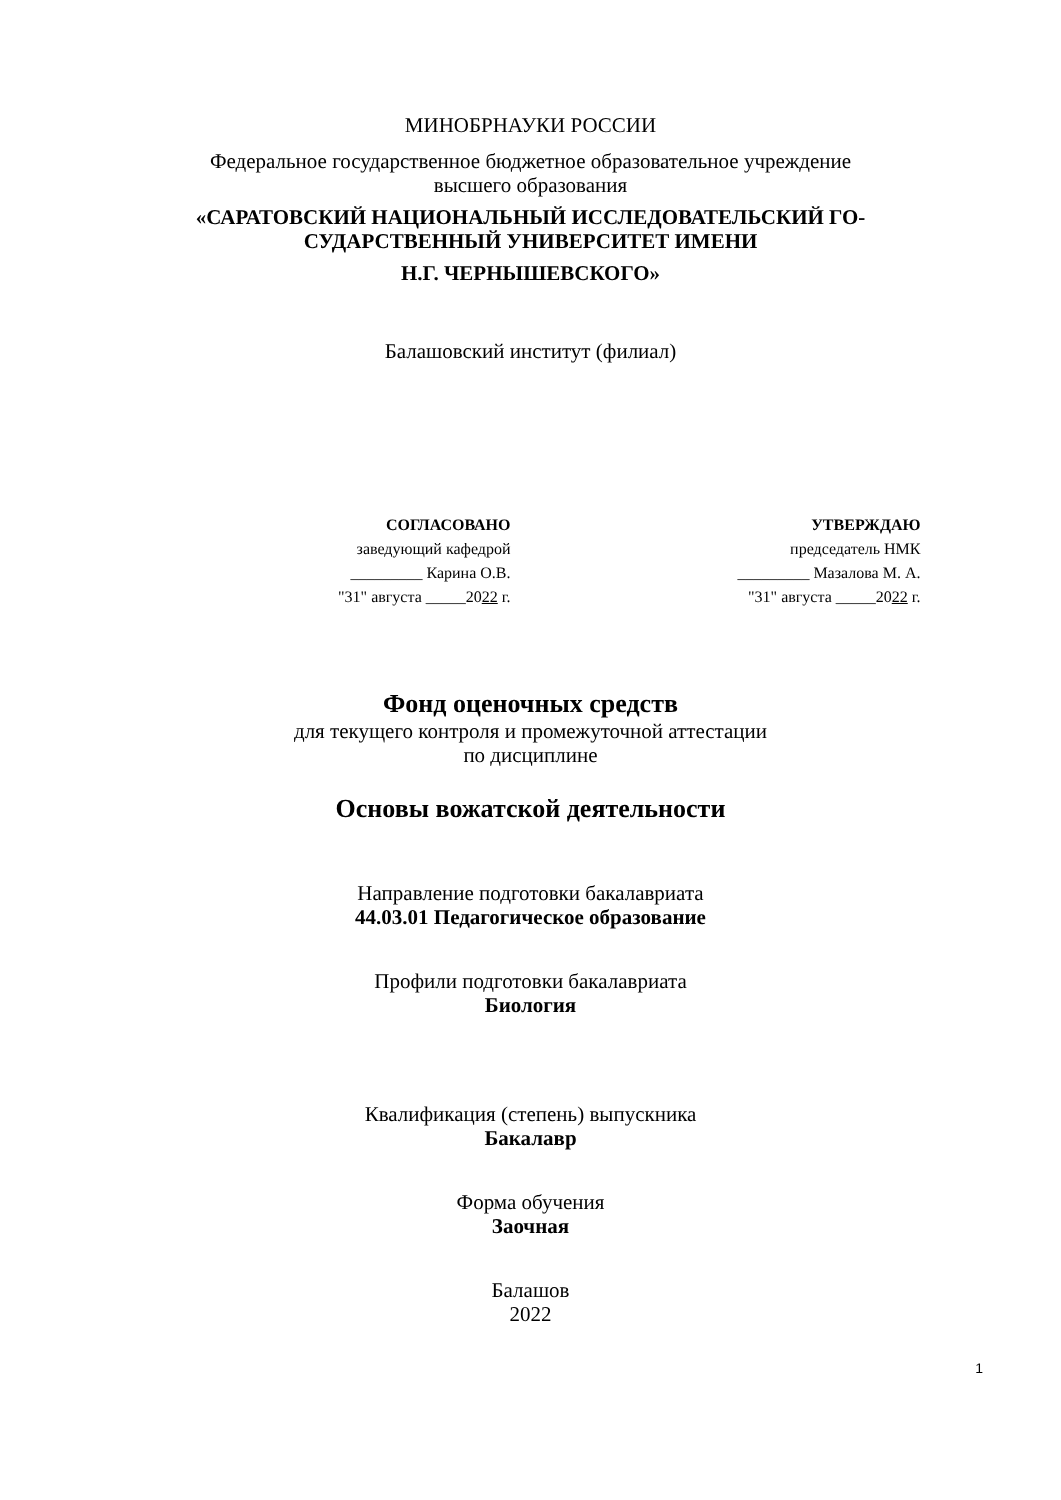МИНОБРНАУКИ РОССИИ
Федеральное государственное бюджетное образовательное учреждение
высшего образования
«САРАТОВСКИЙ НАЦИОНАЛЬНЫЙ ИССЛЕДОВАТЕЛЬСКИЙ ГО-
СУДАРСТВЕННЫЙ УНИВЕРСИТЕТ ИМЕНИ
Н.Г. ЧЕРНЫШЕВСКОГО»
Балашовский институт (филиал)
СОГЛАСОВАНО
заведующий кафедрой
_________ Карина О.В.
"31" августа _____2022 г.
УТВЕРЖДАЮ
председатель НМК
_________ Мазалова М. А.
"31" августа _____2022 г.
Фонд оценочных средств
для текущего контроля и промежуточной аттестации
по дисциплине
Основы вожатской деятельности
Направление подготовки бакалавриата
44.03.01 Педагогическое образование
Профили подготовки бакалавриата
Биология
Квалификация (степень) выпускника
Бакалавр
Форма обучения
Заочная
Балашов
2022
1